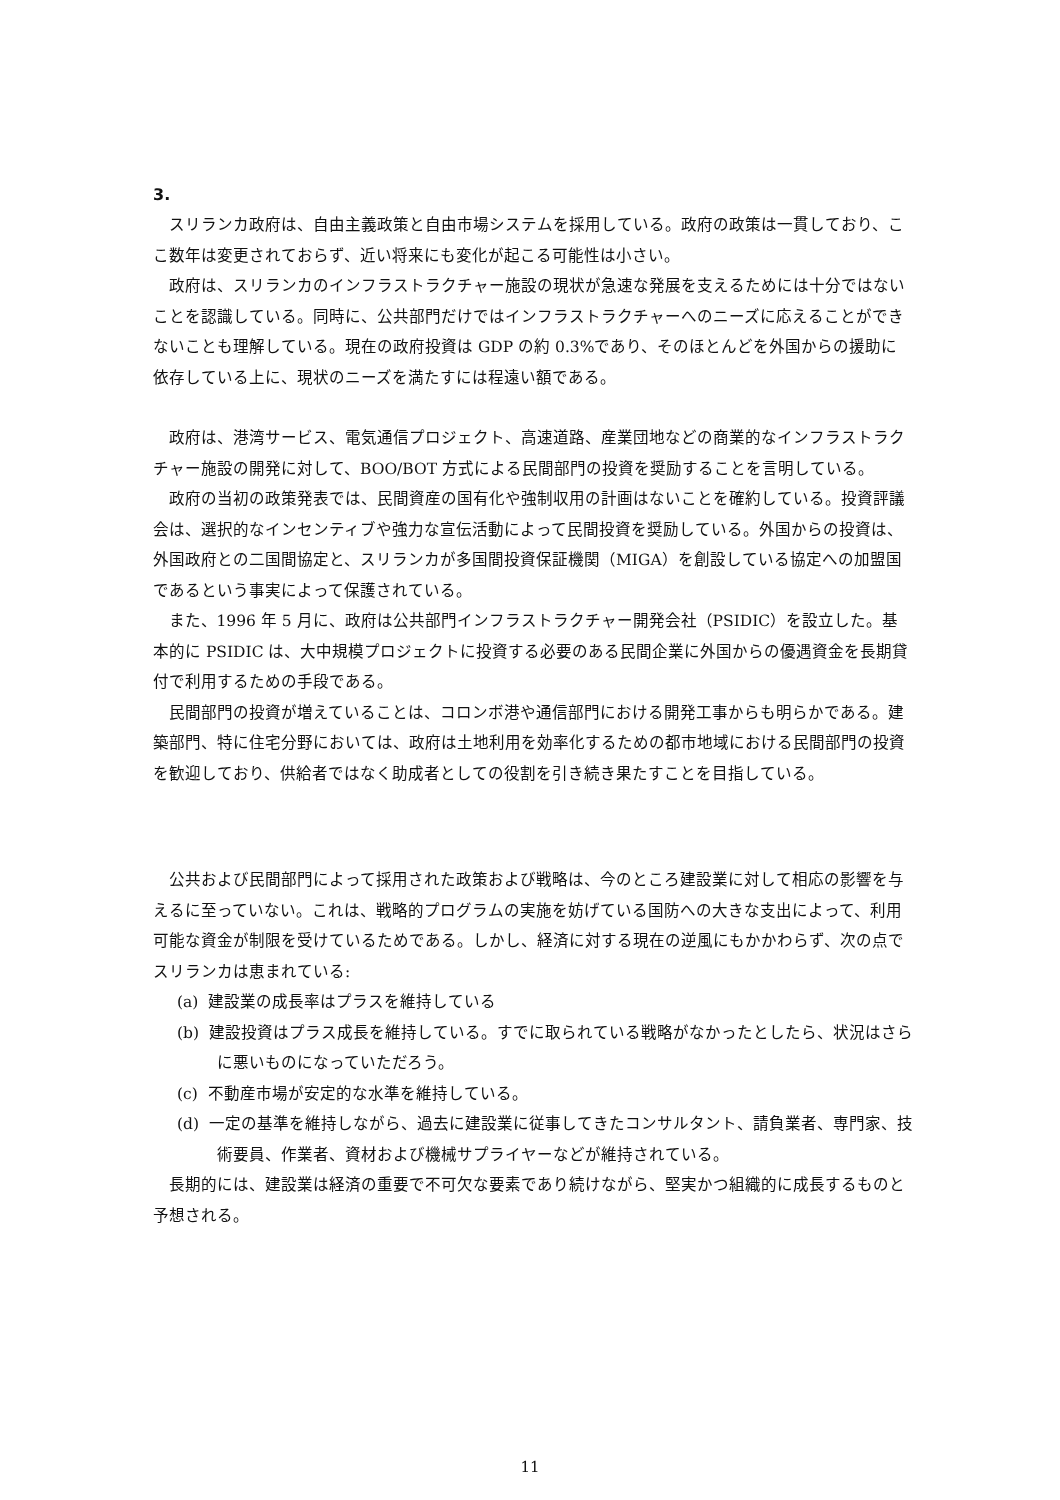3.
スリランカ政府は、自由主義政策と自由市場システムを採用している。政府の政策は一貫しており、ここ数年は変更されておらず、近い将来にも変化が起こる可能性は小さい。
政府は、スリランカのインフラストラクチャー施設の現状が急速な発展を支えるためには十分ではないことを認識している。同時に、公共部門だけではインフラストラクチャーへのニーズに応えることができないことも理解している。現在の政府投資は GDP の約 0.3%であり、そのほとんどを外国からの援助に依存している上に、現状のニーズを満たすには程遠い額である。
政府は、港湾サービス、電気通信プロジェクト、高速道路、産業団地などの商業的なインフラストラクチャー施設の開発に対して、BOO/BOT 方式による民間部門の投資を奨励することを言明している。
政府の当初の政策発表では、民間資産の国有化や強制収用の計画はないことを確約している。投資評議会は、選択的なインセンティブや強力な宣伝活動によって民間投資を奨励している。外国からの投資は、外国政府との二国間協定と、スリランカが多国間投資保証機関（MIGA）を創設している協定への加盟国であるという事実によって保護されている。
また、1996 年 5 月に、政府は公共部門インフラストラクチャー開発会社（PSIDIC）を設立した。基本的に PSIDIC は、大中規模プロジェクトに投資する必要のある民間企業に外国からの優遇資金を長期貸付で利用するための手段である。
民間部門の投資が増えていることは、コロンボ港や通信部門における開発工事からも明らかである。建築部門、特に住宅分野においては、政府は土地利用を効率化するための都市地域における民間部門の投資を歓迎しており、供給者ではなく助成者としての役割を引き続き果たすことを目指している。
公共および民間部門によって採用された政策および戦略は、今のところ建設業に対して相応の影響を与えるに至っていない。これは、戦略的プログラムの実施を妨げている国防への大きな支出によって、利用可能な資金が制限を受けているためである。しかし、経済に対する現在の逆風にもかかわらず、次の点でスリランカは恵まれている:
(a) 建設業の成長率はプラスを維持している
(b) 建設投資はプラス成長を維持している。すでに取られている戦略がなかったとしたら、状況はさらに悪いものになっていただろう。
(c) 不動産市場が安定的な水準を維持している。
(d) 一定の基準を維持しながら、過去に建設業に従事してきたコンサルタント、請負業者、専門家、技術要員、作業者、資材および機械サプライヤーなどが維持されている。
長期的には、建設業は経済の重要で不可欠な要素であり続けながら、堅実かつ組織的に成長するものと予想される。
11